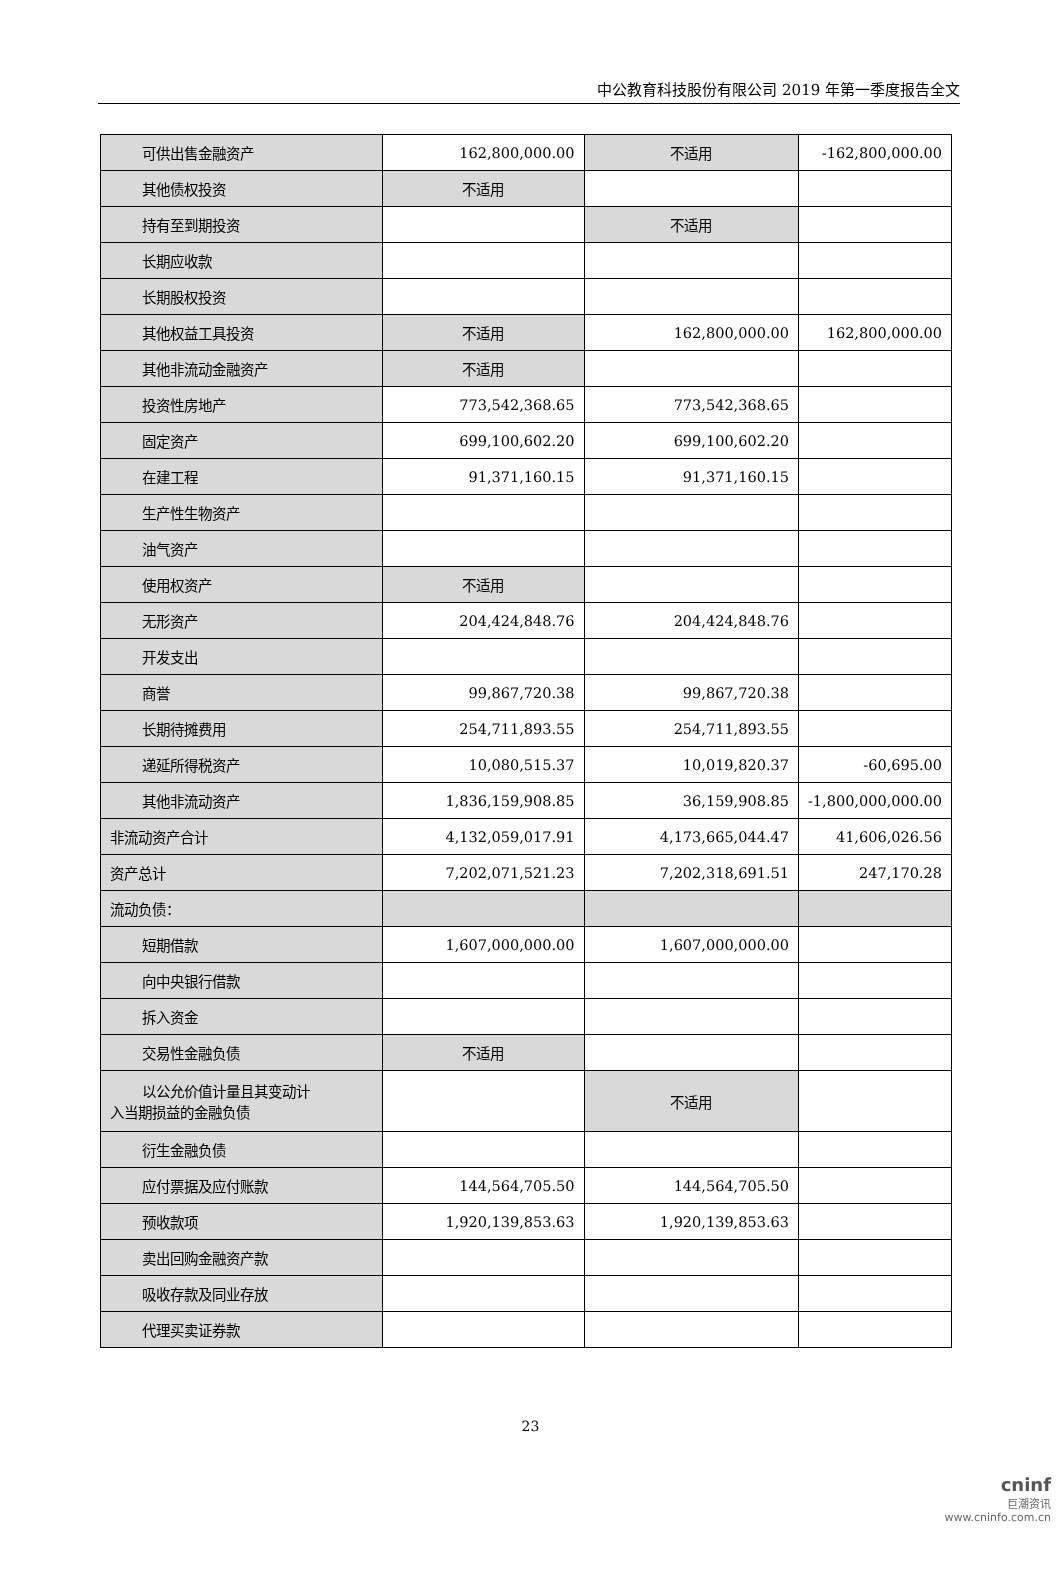中公教育科技股份有限公司 2019 年第一季度报告全文
| 可供出售金融资产 | 162,800,000.00 | 不适用 | -162,800,000.00 |
| 其他债权投资 | 不适用 | | |
| 持有至到期投资 | | 不适用 | |
| 长期应收款 | | | |
| 长期股权投资 | | | |
| 其他权益工具投资 | 不适用 | 162,800,000.00 | 162,800,000.00 |
| 其他非流动金融资产 | 不适用 | | |
| 投资性房地产 | 773,542,368.65 | 773,542,368.65 | |
| 固定资产 | 699,100,602.20 | 699,100,602.20 | |
| 在建工程 | 91,371,160.15 | 91,371,160.15 | |
| 生产性生物资产 | | | |
| 油气资产 | | | |
| 使用权资产 | 不适用 | | |
| 无形资产 | 204,424,848.76 | 204,424,848.76 | |
| 开发支出 | | | |
| 商誉 | 99,867,720.38 | 99,867,720.38 | |
| 长期待摊费用 | 254,711,893.55 | 254,711,893.55 | |
| 递延所得税资产 | 10,080,515.37 | 10,019,820.37 | -60,695.00 |
| 其他非流动资产 | 1,836,159,908.85 | 36,159,908.85 | -1,800,000,000.00 |
| 非流动资产合计 | 4,132,059,017.91 | 4,173,665,044.47 | 41,606,026.56 |
| 资产总计 | 7,202,071,521.23 | 7,202,318,691.51 | 247,170.28 |
| 流动负债： | | | |
| 短期借款 | 1,607,000,000.00 | 1,607,000,000.00 | |
| 向中央银行借款 | | | |
| 拆入资金 | | | |
| 交易性金融负债 | 不适用 | | |
| 以公允价值计量且其变动计 入当期损益的金融负债 | | 不适用 | |
| 衍生金融负债 | | | |
| 应付票据及应付账款 | 144,564,705.50 | 144,564,705.50 | |
| 预收款项 | 1,920,139,853.63 | 1,920,139,853.63 | |
| 卖出回购金融资产款 | | | |
| 吸收存款及同业存放 | | | |
| 代理买卖证券款 | | | |
23
cninf
巨潮资讯
www.cninfo.com.cn